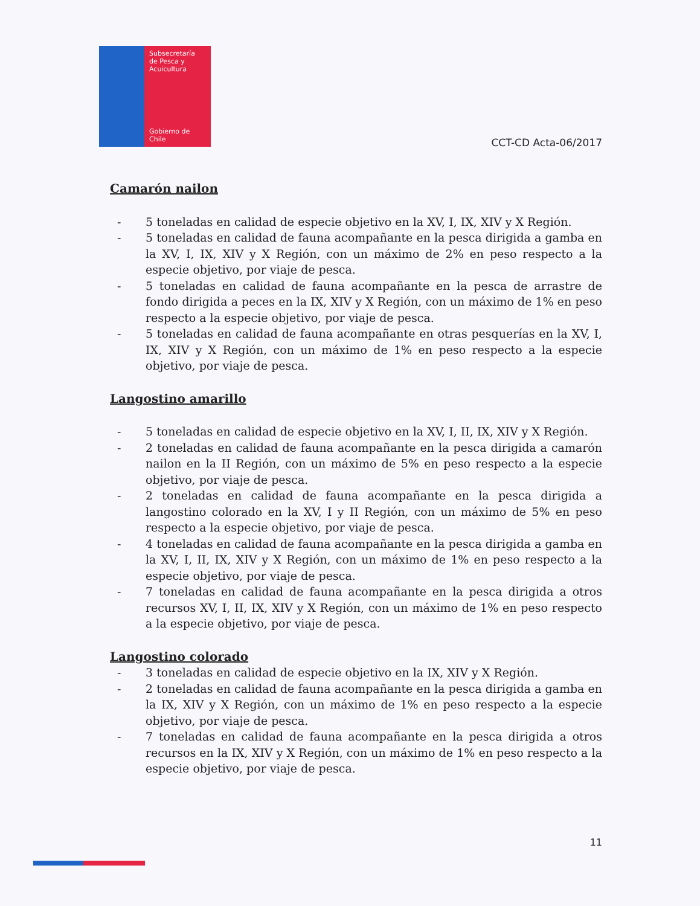Subsecretaría
de Pesca y
Acuicultura
Gobierno de Chile
CCT-CD Acta-06/2017
Camarón nailon
- 5 toneladas en calidad de especie objetivo en la XV, I, IX, XIV y X Región.
- 5 toneladas en calidad de fauna acompañante en la pesca dirigida a gamba en la XV, I, IX, XIV y X Región, con un máximo de 2% en peso respecto a la especie objetivo, por viaje de pesca.
- 5 toneladas en calidad de fauna acompañante en la pesca de arrastre de fondo dirigida a peces en la IX, XIV y X Región, con un máximo de 1% en peso respecto a la especie objetivo, por viaje de pesca.
- 5 toneladas en calidad de fauna acompañante en otras pesquerías en la XV, I, IX, XIV y X Región, con un máximo de 1% en peso respecto a la especie objetivo, por viaje de pesca.
Langostino amarillo
- 5 toneladas en calidad de especie objetivo en la XV, I, II, IX, XIV y X Región.
- 2 toneladas en calidad de fauna acompañante en la pesca dirigida a camarón nailon en la II Región, con un máximo de 5% en peso respecto a la especie objetivo, por viaje de pesca.
- 2 toneladas en calidad de fauna acompañante en la pesca dirigida a langostino colorado en la XV, I y II Región, con un máximo de 5% en peso respecto a la especie objetivo, por viaje de pesca.
- 4 toneladas en calidad de fauna acompañante en la pesca dirigida a gamba en la XV, I, II, IX, XIV y X Región, con un máximo de 1% en peso respecto a la especie objetivo, por viaje de pesca.
- 7 toneladas en calidad de fauna acompañante en la pesca dirigida a otros recursos XV, I, II, IX, XIV y X Región, con un máximo de 1% en peso respecto a la especie objetivo, por viaje de pesca.
Langostino colorado
- 3 toneladas en calidad de especie objetivo en la IX, XIV y X Región.
- 2 toneladas en calidad de fauna acompañante en la pesca dirigida a gamba en la IX, XIV y X Región, con un máximo de 1% en peso respecto a la especie objetivo, por viaje de pesca.
- 7 toneladas en calidad de fauna acompañante en la pesca dirigida a otros recursos en la IX, XIV y X Región, con un máximo de 1% en peso respecto a la especie objetivo, por viaje de pesca.
11